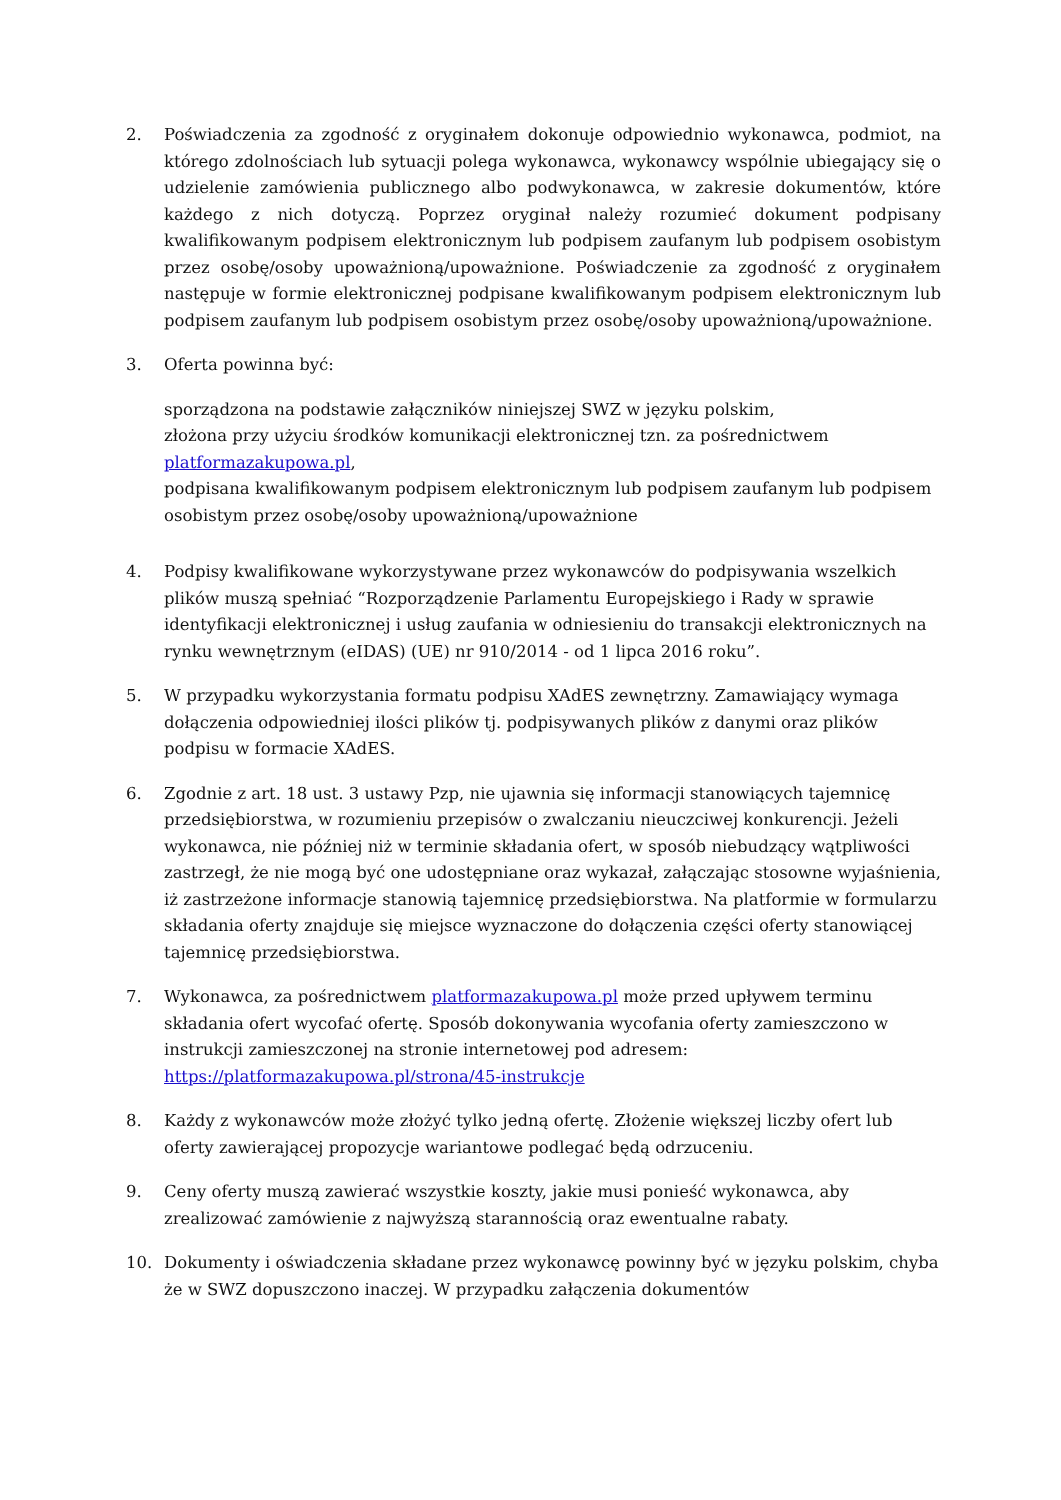2. Poświadczenia za zgodność z oryginałem dokonuje odpowiednio wykonawca, podmiot, na którego zdolnościach lub sytuacji polega wykonawca, wykonawcy wspólnie ubiegający się o udzielenie zamówienia publicznego albo podwykonawca, w zakresie dokumentów, które każdego z nich dotyczą. Poprzez oryginał należy rozumieć dokument podpisany kwalifikowanym podpisem elektronicznym lub podpisem zaufanym lub podpisem osobistym przez osobę/osoby upoważnioną/upoważnione. Poświadczenie za zgodność z oryginałem następuje w formie elektronicznej podpisane kwalifikowanym podpisem elektronicznym lub podpisem zaufanym lub podpisem osobistym przez osobę/osoby upoważnioną/upoważnione.
3. Oferta powinna być:
sporządzona na podstawie załączników niniejszej SWZ w języku polskim,
złożona przy użyciu środków komunikacji elektronicznej tzn. za pośrednictwem platformazakupowa.pl,
podpisana kwalifikowanym podpisem elektronicznym lub podpisem zaufanym lub podpisem osobistym przez osobę/osoby upoważnioną/upoważnione
4. Podpisy kwalifikowane wykorzystywane przez wykonawców do podpisywania wszelkich plików muszą spełniać “Rozporządzenie Parlamentu Europejskiego i Rady w sprawie identyfikacji elektronicznej i usług zaufania w odniesieniu do transakcji elektronicznych na rynku wewnętrznym (eIDAS) (UE) nr 910/2014 - od 1 lipca 2016 roku”.
5. W przypadku wykorzystania formatu podpisu XAdES zewnętrzny. Zamawiający wymaga dołączenia odpowiedniej ilości plików tj. podpisywanych plików z danymi oraz plików podpisu w formacie XAdES.
6. Zgodnie z art. 18 ust. 3 ustawy Pzp, nie ujawnia się informacji stanowiących tajemnicę przedsiębiorstwa, w rozumieniu przepisów o zwalczaniu nieuczciwej konkurencji. Jeżeli wykonawca, nie później niż w terminie składania ofert, w sposób niebudzący wątpliwości zastrzegł, że nie mogą być one udostępniane oraz wykazał, załączając stosowne wyjaśnienia, iż zastrzeżone informacje stanowią tajemnicę przedsiębiorstwa. Na platformie w formularzu składania oferty znajduje się miejsce wyznaczone do dołączenia części oferty stanowiącej tajemnicę przedsiębiorstwa.
7. Wykonawca, za pośrednictwem platformazakupowa.pl może przed upływem terminu składania ofert wycofać ofertę. Sposób dokonywania wycofania oferty zamieszczono w instrukcji zamieszczonej na stronie internetowej pod adresem: https://platformazakupowa.pl/strona/45-instrukcje
8. Każdy z wykonawców może złożyć tylko jedną ofertę. Złożenie większej liczby ofert lub oferty zawierającej propozycje wariantowe podlegać będą odrzuceniu.
9. Ceny oferty muszą zawierać wszystkie koszty, jakie musi ponieść wykonawca, aby zrealizować zamówienie z najwyższą starannością oraz ewentualne rabaty.
10. Dokumenty i oświadczenia składane przez wykonawcę powinny być w języku polskim, chyba że w SWZ dopuszczono inaczej. W przypadku załączenia dokumentów